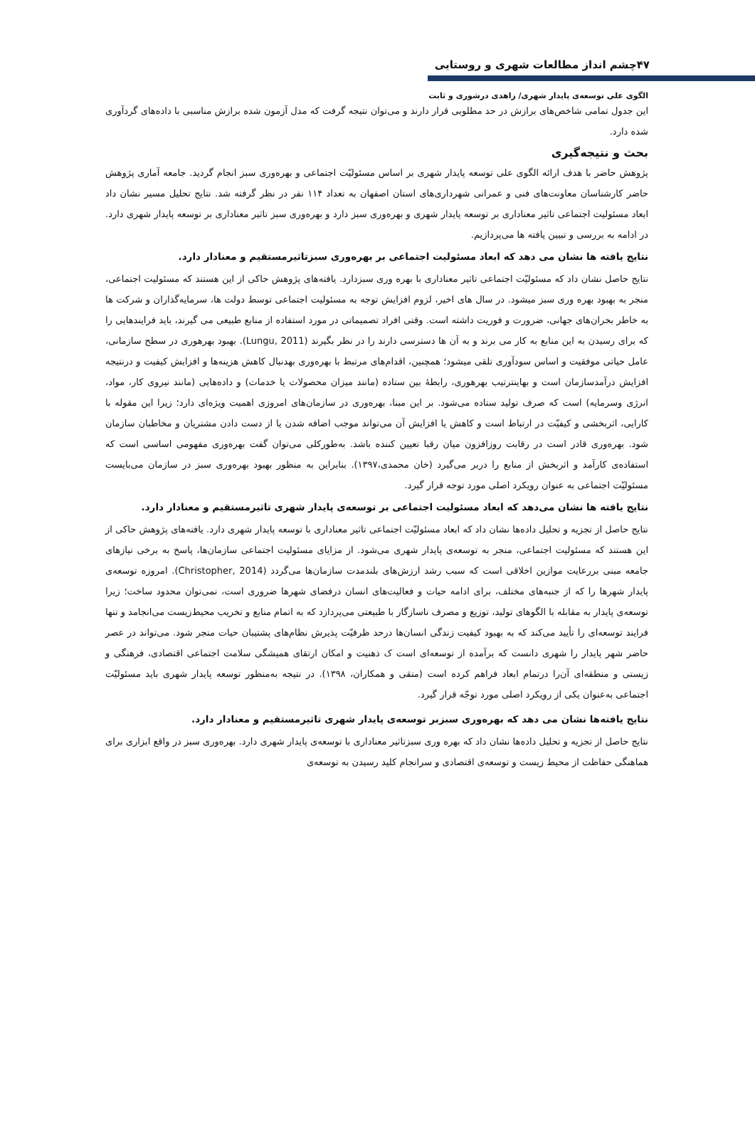۴۷چشم انداز مطالعات شهری و روستایی
الگوی علی توسعه‌ی پایدار شهری/ زاهدی درشوری و ثابت
این جدول تمامی شاخص‌های برازش در حد مطلوبی قرار دارند و می‌توان نتیجه گرفت که مدل آزمون شده برازش مناسبی با داده‌های گردآوری شده دارد.
بحث و نتیجه‌گیری
پژوهش حاضر با هدف ارائه الگوی علی توسعه پایدار شهری بر اساس مسئولیّت اجتماعی و بهره‌وری سبز انجام گردید. جامعه آماری پژوهش حاضر کارشناسان معاونت‌های فنی و عمرانی شهرداری‌های استان اصفهان به تعداد ۱۱۴ نفر در نظر گرفته شد. نتایج تحلیل مسیر نشان داد ابعاد مسئولیت اجتماعی تاثیر معناداری بر توسعه پایدار شهری و بهره‌وری سبز دارد و بهره‌وری سبز تاثیر معناداری بر توسعه پایدار شهری دارد. در ادامه به بررسی و تبیین یافته ها می‌پردازیم.
نتایج یافته ها نشان می دهد که ابعاد مسئولیت اجتماعی بر بهره‌وری سبزتاثیرمستقیم و معنادار دارد.
نتایج حاصل نشان داد که مسئولیّت اجتماعی تاثیر معناداری با بهره وری سبزدارد. یافته‌های پژوهش حاکی از این هستند که مسئولیت اجتماعی، منجر به بهبود بهره وری سبز میشود. در سال های اخیر، لزوم افزایش توجه به مسئولیت اجتماعی توسط دولت ها، سرمایه‌گذاران و شرکت ها به خاطر بحران‌های جهانی، ضرورت و فوریت داشته است. وقتی افراد تصمیماتی در مورد استفاده از منابع طبیعی می گیرند، باید فرایندهایی را که برای رسیدن به این منابع به کار می برند و به آن ها دسترسی دارند را در نظر بگیرند (Lungu, 2011). بهبود بهرهوری در سطح سازمانی، عامل حیاتی موفقیت و اساس سودآوری تلقی میشود؛ همچنین، اقدام‌های مرتبط با بهره‌وری بهدنبال کاهش هزینه‌ها و افزایش کیفیت و درنتیجه افزایش درآمدسازمان است و بهاینترتیب بهرهوری، رابطهٔ بین ستاده (مانند میزان محصولات یا خدمات) و داده‌هایی (مانند نیروی کار، مواد، انرژی وسرمایه) است که صرف تولید ستاده می‌شود. بر این مبنا، بهره‌وری در سازمان‌های امروزی اهمیت ویژه‌ای دارد؛ زیرا این مقوله با کارایی، اثربخشی و کیفیّت در ارتباط است و کاهش یا افزایش آن می‌تواند موجب اضافه شدن یا از دست دادن مشتریان و مخاطبان سازمان شود. بهره‌وری قادر است در رقابت روزافزون میان رقبا تعیین کننده باشد. به‌طورکلی می‌توان گفت بهره‌وری مفهومی اساسی است که استفاده‌ی کارآمد و اثربخش از منابع را دربر می‌گیرد (خان محمدی،۱۳۹۷). بنابراین به منظور بهبود بهره‌وری سبز در سازمان می‌بایست مسئولیّت اجتماعی به عنوان رویکرد اصلی مورد توجه قرار گیرد.
نتایج یافته ها نشان می‌دهد که ابعاد مسئولیت اجتماعی بر توسعه‌ی پایدار شهری تاثیرمستقیم و معنادار دارد.
نتایج حاصل از تجزیه و تحلیل داده‌ها نشان داد که ابعاد مسئولیّت اجتماعی تاثیر معناداری با توسعه پایدار شهری دارد. یافته‌های پژوهش حاکی از این هستند که مسئولیت اجتماعی، منجر به توسعه‌ی پایدار شهری می‌شود. از مزایای مسئولیت اجتماعی سازمان‌ها، پاسخ به برخی نیازهای جامعه مبنی بررعایت موازین اخلاقی است که سبب رشد ارزش‌های بلندمدت سازمان‌ها می‌گردد (Christopher, 2014). امروزه توسعه‌ی پایدار شهرها را که از جنبه‌های مختلف، برای ادامه حیات و فعالیت‌های انسان درفضای شهرها ضروری است، نمی‌توان محدود ساخت؛ زیرا توسعه‌ی پایدار به مقابله با الگوهای تولید، توزیع و مصرف ناسازگار با طبیعتی می‌پردازد که به اتمام منابع و تخریب محیط‌زیست می‌انجامد و تنها فرایند توسعه‌ای را تأیید می‌کند که به بهبود کیفیت زندگی انسان‌ها درحد ظرفیّت پذیرش نظام‌های پشتیبان حیات منجر شود. می‌تواند در عصر حاضر شهر پایدار را شهری دانست که برآمده از توسعه‌ای است ک ذهنیت و امکان ارتقای همیشگی سلامت اجتماعی اقتصادی، فرهنگی و زیستی و منطقه‌ای آن‌را درتمام ابعاد فراهم کرده است (متقی و همکاران، ۱۳۹۸). در نتیجه به‌منظور توسعه پایدار شهری باید مسئولیّت اجتماعی به‌عنوان یکی از رویکرد اصلی مورد توجّه قرار گیرد.
نتایج یافته‌ها نشان می دهد که بهره‌وری سبزبر توسعه‌ی پایدار شهری تاثیرمستقیم و معنادار دارد.
نتایج حاصل از تجزیه و تحلیل داده‌ها نشان داد که بهره وری سبزتاثیر معناداری با توسعه‌ی پایدار شهری دارد. بهره‌وری سبز در واقع ابزاری برای هماهنگی حفاظت از محیط زیست و توسعه‌ی اقتصادی و سرانجام کلید رسیدن به توسعه‌ی